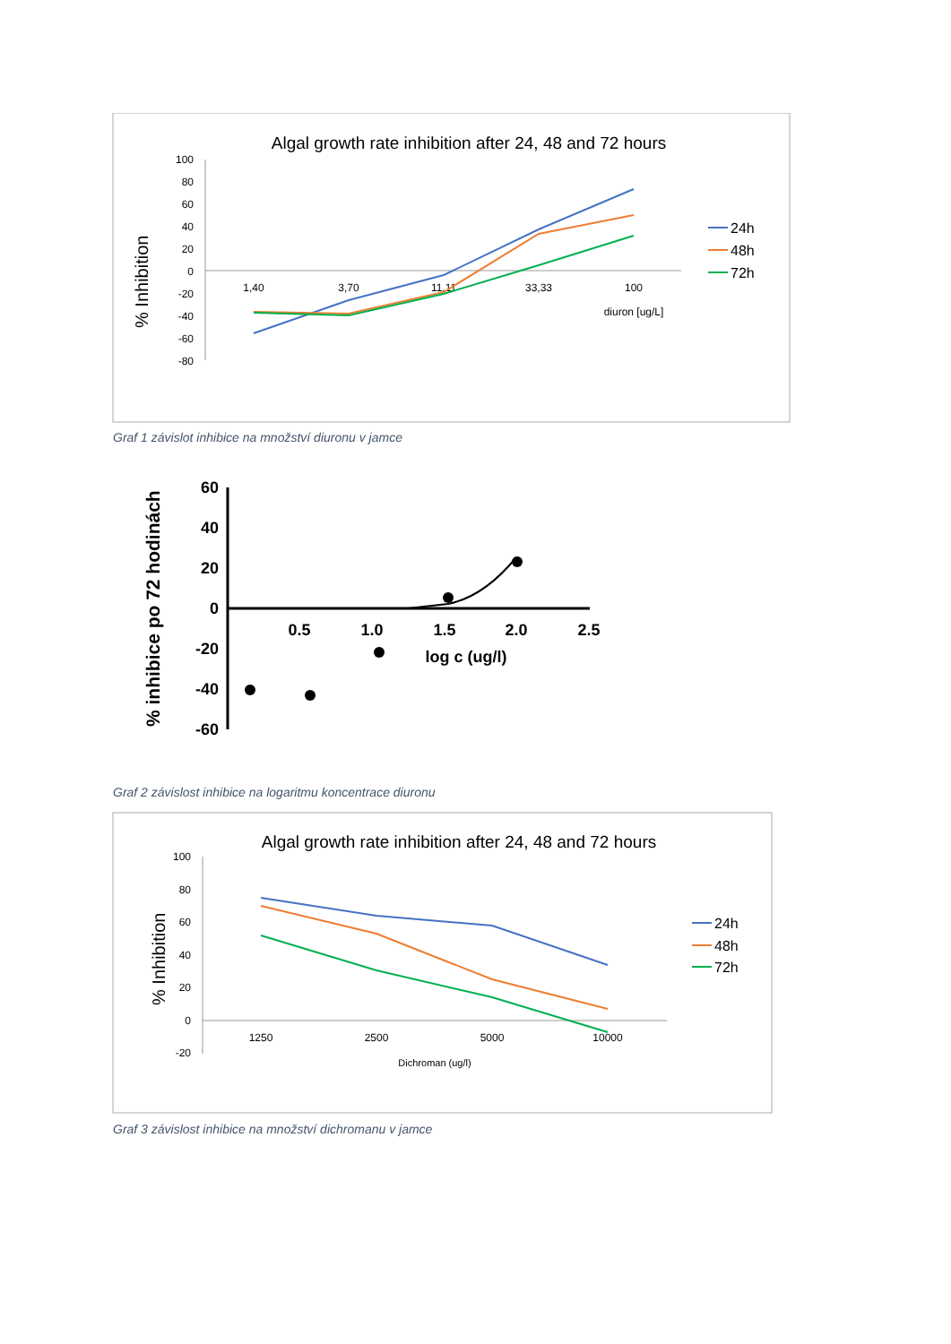Algal growth rate inhibition after 24, 48 and 72 hours
% Inhibition
100
80
60
40
20
0
-20
-40
-60
-80
1,40
3,70
11,11
33,33
100
diuron [ug/L]
24h
48h
72h
Graf 1 závislot inhibice na množství diuronu v jamce
% inhibice po 72 hodinách
60
40
20
0
-20
-40
-60
0.5
1.0
1.5
2.0
2.5
log c (ug/l)
Graf 2 závislost inhibice na logaritmu koncentrace diuronu
Algal growth rate inhibition after 24, 48 and 72 hours
% Inhibition
100
80
60
40
20
0
-20
1250
2500
5000
10000
Dichroman (ug/l)
24h
48h
72h
Graf 3 závislost inhibice na množství dichromanu v jamce